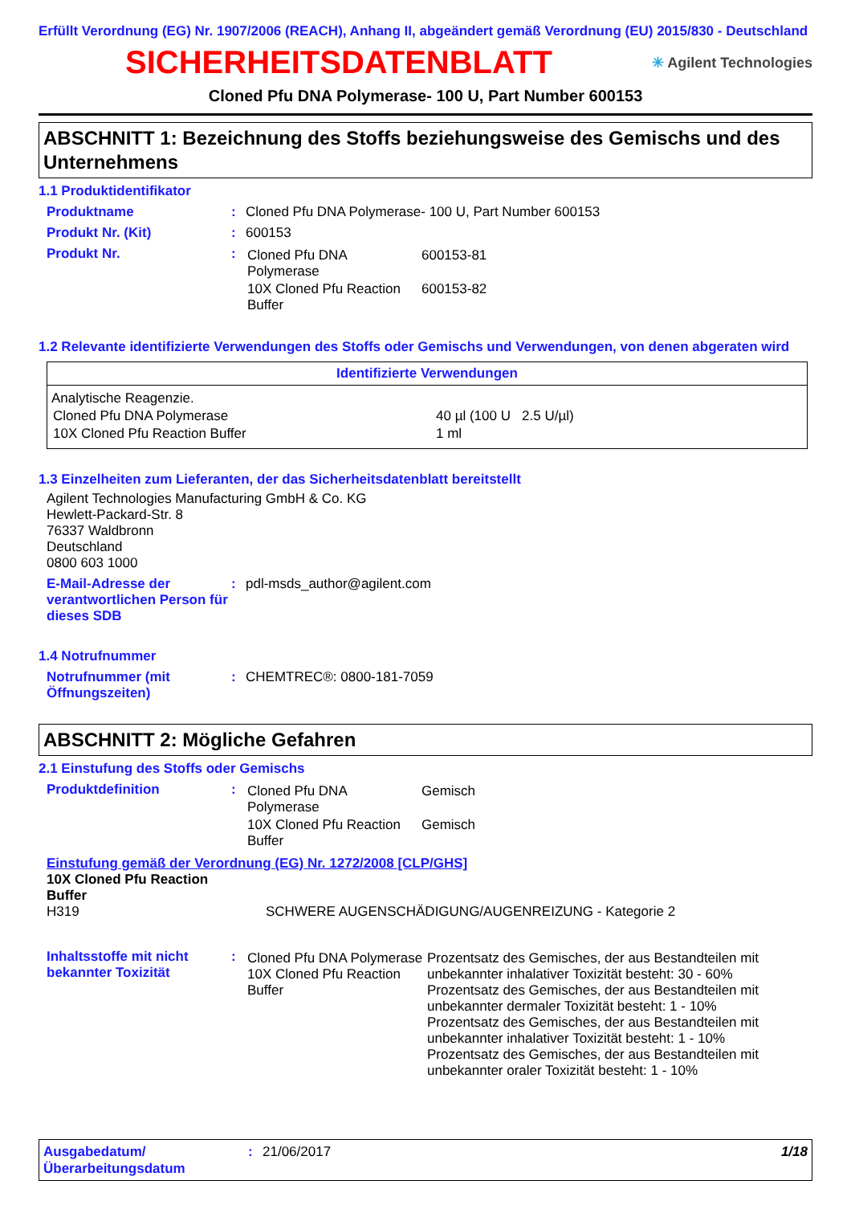Erfüllt Verordnung (EG) Nr. 1907/2006 (REACH), Anhang II, abgeändert gemäß Verordnung (EU) 2015/830 - Deutschland
SICHERHEITSDATENBLATT
✳ Agilent Technologies
Cloned Pfu DNA Polymerase- 100 U, Part Number 600153
ABSCHNITT 1: Bezeichnung des Stoffs beziehungsweise des Gemischs und des Unternehmens
1.1 Produktidentifikator
Produktname : Cloned Pfu DNA Polymerase- 100 U, Part Number 600153
Produkt Nr. (Kit) : 600153
Produkt Nr. :
| Cloned Pfu DNA Polymerase | 600153-81 |
| 10X Cloned Pfu Reaction Buffer | 600153-82 |
1.2 Relevante identifizierte Verwendungen des Stoffs oder Gemischs und Verwendungen, von denen abgeraten wird
Identifizierte Verwendungen
Analytische Reagenzie.
| Cloned Pfu DNA Polymerase | 40 µl (100 U 2.5 U/µl) |
| 10X Cloned Pfu Reaction Buffer | 1 ml |
1.3 Einzelheiten zum Lieferanten, der das Sicherheitsdatenblatt bereitstellt
Agilent Technologies Manufacturing GmbH & Co. KG
Hewlett-Packard-Str. 8
76337 Waldbronn
Deutschland
0800 603 1000
E-Mail-Adresse der verantwortlichen Person für dieses SDB
: pdl-msds_author@agilent.com
1.4 Notrufnummer
Notrufnummer (mit Öffnungszeiten)
: CHEMTREC®: 0800-181-7059
ABSCHNITT 2: Mögliche Gefahren
2.1 Einstufung des Stoffs oder Gemischs
Produktdefinition :
| Cloned Pfu DNA Polymerase | Gemisch |
| 10X Cloned Pfu Reaction Buffer | Gemisch |
Einstufung gemäß der Verordnung (EG) Nr. 1272/2008 [CLP/GHS]
10X Cloned Pfu Reaction Buffer
H319 SCHWERE AUGENSCHÄDIGUNG/AUGENREIZUNG - Kategorie 2
Inhaltsstoffe mit nicht bekannter Toxizität
:
| Cloned Pfu DNA Polymerase 10X Cloned Pfu Reaction Buffer | Prozentsatz des Gemisches, der aus Bestandteilen mit unbekannter inhalativer Toxizität besteht: 30 - 60% Prozentsatz des Gemisches, der aus Bestandteilen mit unbekannter dermaler Toxizität besteht: 1 - 10% Prozentsatz des Gemisches, der aus Bestandteilen mit unbekannter inhalativer Toxizität besteht: 1 - 10% Prozentsatz des Gemisches, der aus Bestandteilen mit unbekannter oraler Toxizität besteht: 1 - 10% |
Ausgabedatum/ Überarbeitungsdatum
: 21/06/2017 1/18